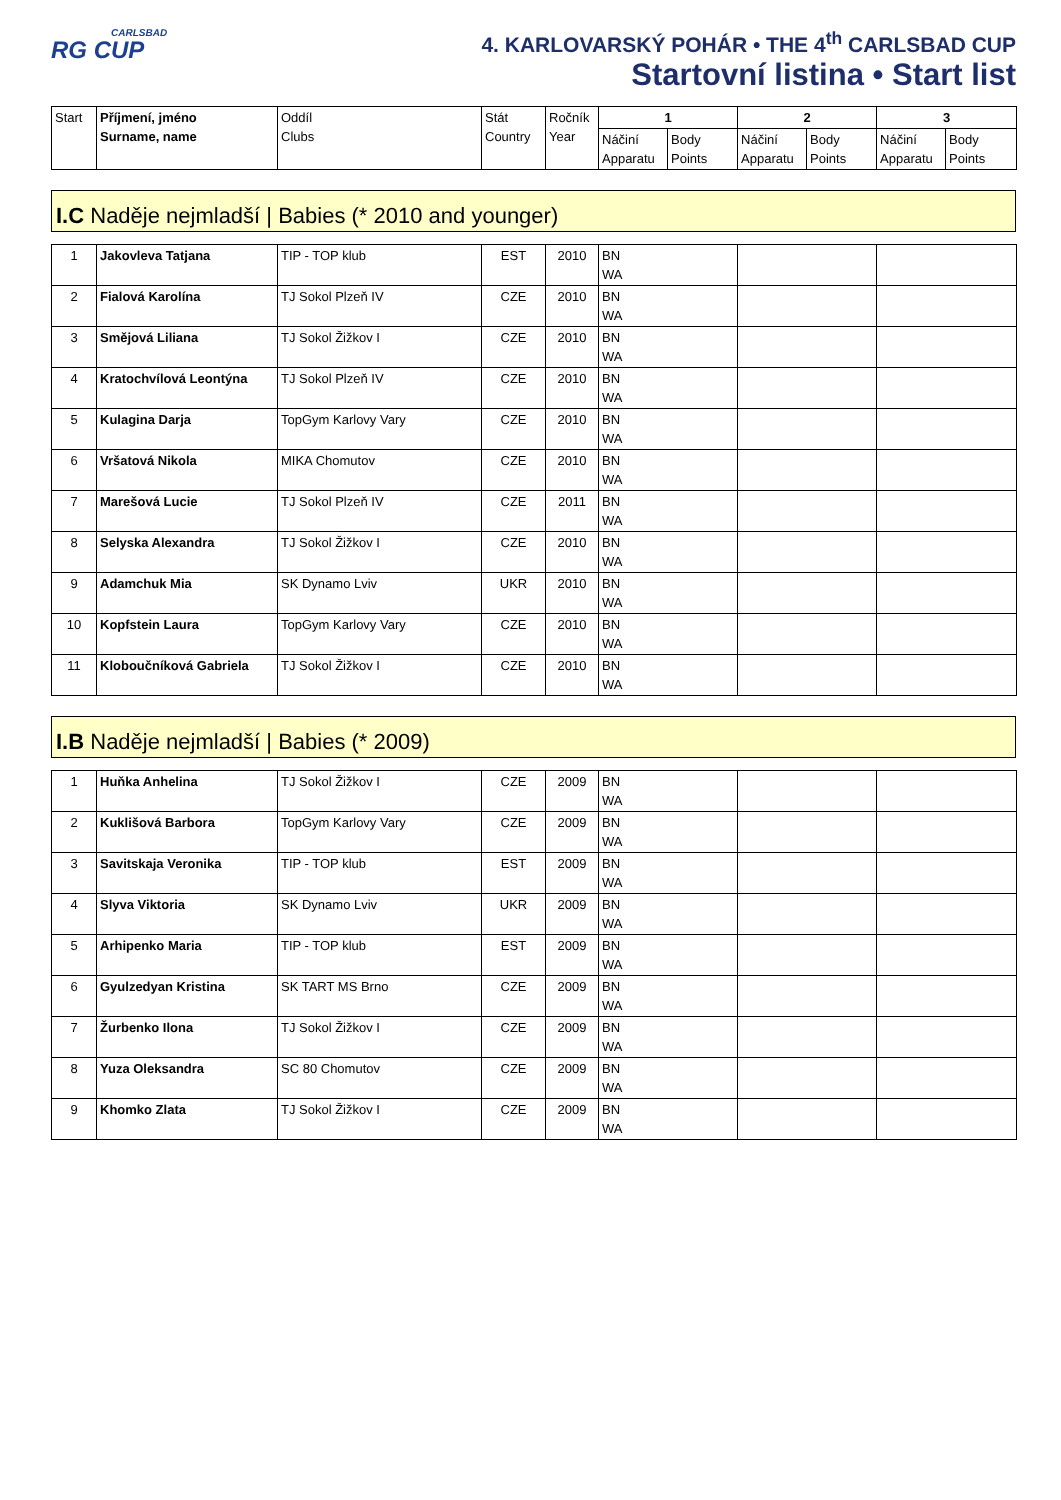CARLSBAD
RG CUP
4. KARLOVARSKÝ POHÁR • THE 4<sup>th</sup> CARLSBAD CUP
Startovní listina • Start list
| Start | Příjmení, jméno Surname, name | Oddíl Clubs | Stát Country | Ročník Year | 1 | | 2 | | 3 | |
| --- | --- | --- | --- | --- | --- | --- | --- | --- | --- | --- |
| | | | | | Náčiní Apparatu | Body Points | Náčiní Apparatu | Body Points | Náčiní Apparatu | Body Points |
I.C Naděje nejmladší | Babies (* 2010 and younger)
| 1 | Jakovleva Tatjana | TIP - TOP klub | EST | 2010 | BN WA | | |
| 2 | Fialová Karolína | TJ Sokol Plzeň IV | CZE | 2010 | BN WA | | |
| 3 | Smějová Liliana | TJ Sokol Žižkov I | CZE | 2010 | BN WA | | |
| 4 | Kratochvílová Leontýna | TJ Sokol Plzeň IV | CZE | 2010 | BN WA | | |
| 5 | Kulagina Darja | TopGym Karlovy Vary | CZE | 2010 | BN WA | | |
| 6 | Vršatová Nikola | MIKA Chomutov | CZE | 2010 | BN WA | | |
| 7 | Marešová Lucie | TJ Sokol Plzeň IV | CZE | 2011 | BN WA | | |
| 8 | Selyska Alexandra | TJ Sokol Žižkov I | CZE | 2010 | BN WA | | |
| 9 | Adamchuk Mia | SK Dynamo Lviv | UKR | 2010 | BN WA | | |
| 10 | Kopfstein Laura | TopGym Karlovy Vary | CZE | 2010 | BN WA | | |
| 11 | Kloboučníková Gabriela | TJ Sokol Žižkov I | CZE | 2010 | BN WA | | |
I.B Naděje nejmladší | Babies (* 2009)
| 1 | Huňka Anhelina | TJ Sokol Žižkov I | CZE | 2009 | BN WA | | |
| 2 | Kuklišová Barbora | TopGym Karlovy Vary | CZE | 2009 | BN WA | | |
| 3 | Savitskaja Veronika | TIP - TOP klub | EST | 2009 | BN WA | | |
| 4 | Slyva Viktoria | SK Dynamo Lviv | UKR | 2009 | BN WA | | |
| 5 | Arhipenko Maria | TIP - TOP klub | EST | 2009 | BN WA | | |
| 6 | Gyulzedyan Kristina | SK TART MS Brno | CZE | 2009 | BN WA | | |
| 7 | Žurbenko Ilona | TJ Sokol Žižkov I | CZE | 2009 | BN WA | | |
| 8 | Yuza Oleksandra | SC 80 Chomutov | CZE | 2009 | BN WA | | |
| 9 | Khomko Zlata | TJ Sokol Žižkov I | CZE | 2009 | BN WA | | |